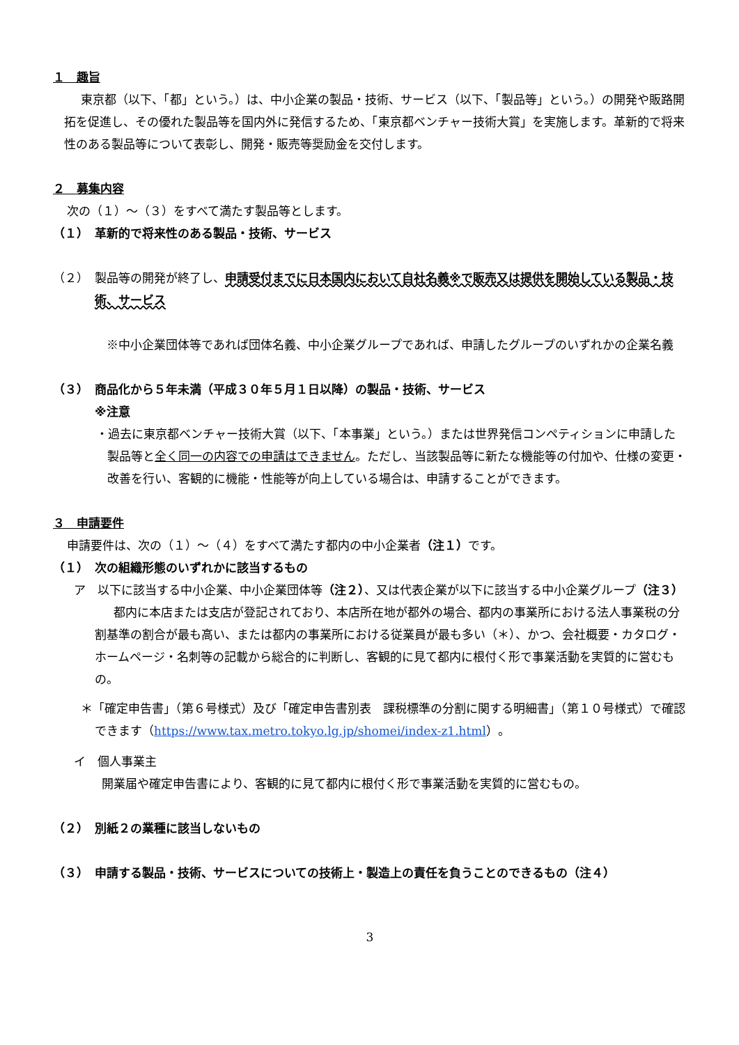１　趣旨
東京都（以下、「都」という。）は、中小企業の製品・技術、サービス（以下、「製品等」という。）の開発や販路開拓を促進し、その優れた製品等を国内外に発信するため、「東京都ベンチャー技術大賞」を実施します。革新的で将来性のある製品等について表彰し、開発・販売等奨励金を交付します。
２　募集内容
次の（１）～（３）をすべて満たす製品等とします。
（１）　革新的で将来性のある製品・技術、サービス
（２）　製品等の開発が終了し、申請受付までに日本国内において自社名義※で販売又は提供を開始している製品・技術、サービス
※中小企業団体等であれば団体名義、中小企業グループであれば、申請したグループのいずれかの企業名義
（３）　商品化から５年未満（平成３０年５月１日以降）の製品・技術、サービス
※注意
・過去に東京都ベンチャー技術大賞（以下、「本事業」という。）または世界発信コンペティションに申請した製品等と全く同一の内容での申請はできません。ただし、当該製品等に新たな機能等の付加や、仕様の変更・改善を行い、客観的に機能・性能等が向上している場合は、申請することができます。
３　申請要件
申請要件は、次の（１）～（４）をすべて満たす都内の中小企業者（注１）です。
（１）　次の組織形態のいずれかに該当するもの
ア　以下に該当する中小企業、中小企業団体等（注２）、又は代表企業が以下に該当する中小企業グループ（注３）
都内に本店または支店が登記されており、本店所在地が都外の場合、都内の事業所における法人事業税の分割基準の割合が最も高い、または都内の事業所における従業員が最も多い（＊）、かつ、会社概要・カタログ・ホームページ・名刺等の記載から総合的に判断し、客観的に見て都内に根付く形で事業活動を実質的に営むもの。
＊「確定申告書」（第６号様式）及び「確定申告書別表　課税標準の分割に関する明細書」（第１０号様式）で確認できます（https://www.tax.metro.tokyo.lg.jp/shomei/index-z1.html）。
イ　個人事業主
開業届や確定申告書により、客観的に見て都内に根付く形で事業活動を実質的に営むもの。
（２）　別紙２の業種に該当しないもの
（３）　申請する製品・技術、サービスについての技術上・製造上の責任を負うことのできるもの（注４）
3